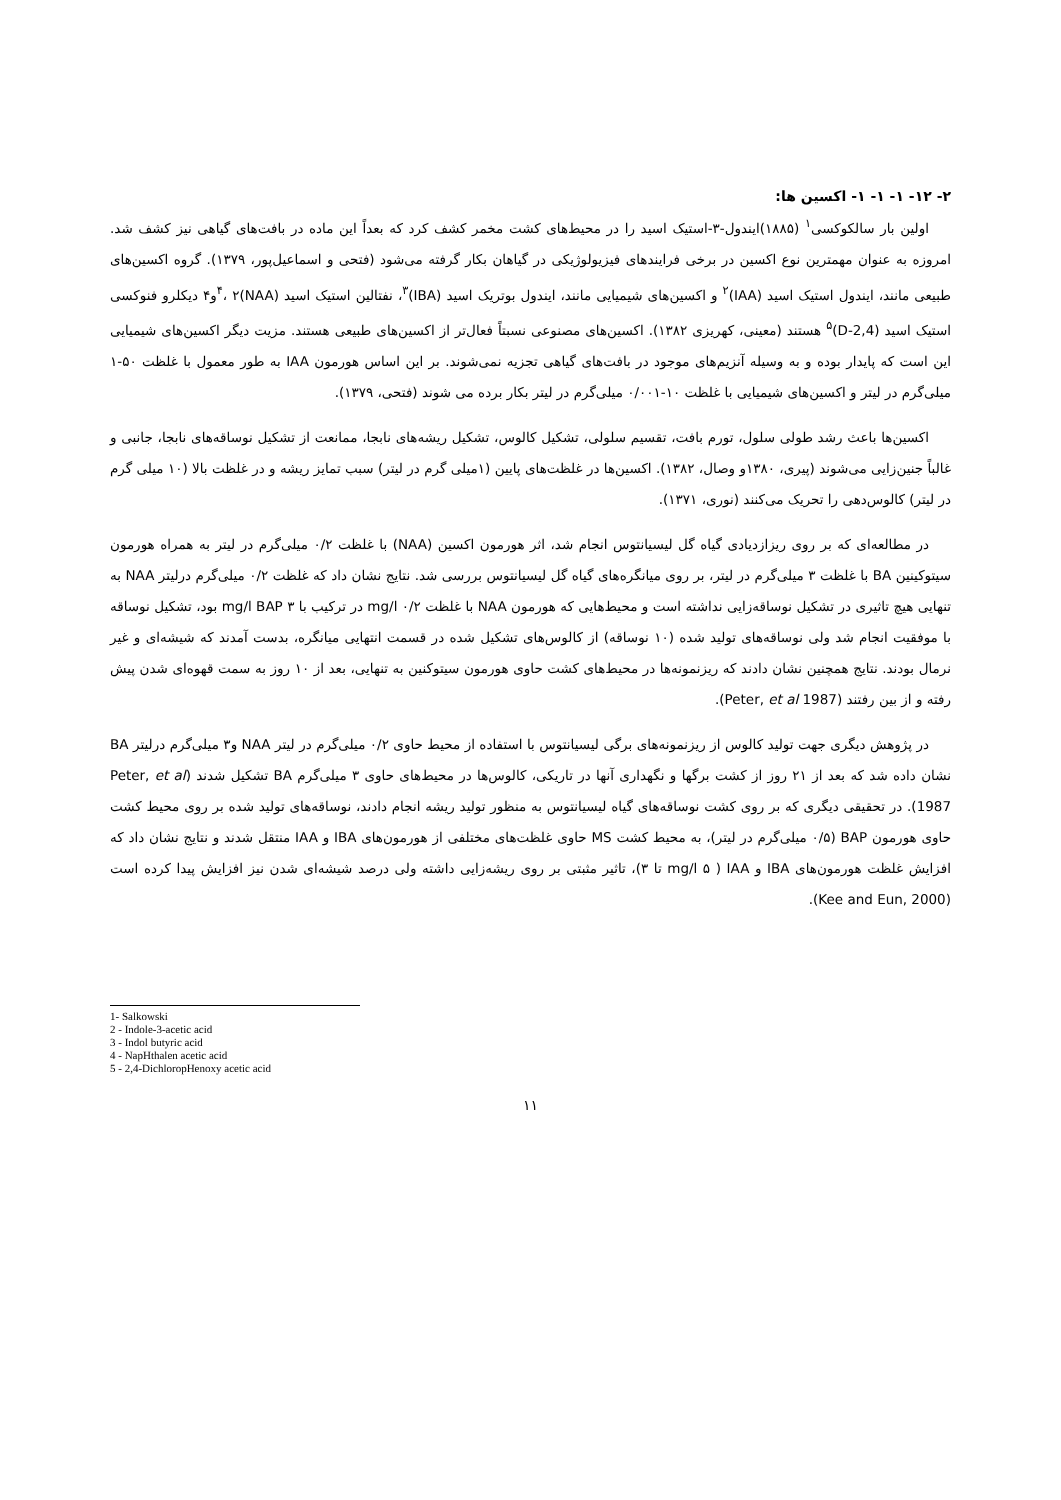۲- ۱۲- ۱- ۱- ۱- اکسین ها:
اولین بار سالکوکسی<sup>۱</sup> (۱۸۸۵)ایندول-۳-استیک اسید را در محیط‌های کشت مخمر کشف کرد که بعداً این ماده در بافت‌های گیاهی نیز کشف شد. امروزه به عنوان مهمترین نوع اکسین در برخی فرایندهای فیزیولوژیکی در گیاهان بکار گرفته می‌شود (فتحی و اسماعیل‌پور، ۱۳۷۹). گروه اکسین‌های طبیعی مانند، ایندول استیک اسید (IAA)<sup>۲</sup> و اکسین‌های شیمیایی مانند، ایندول بوتریک اسید (IBA)<sup>۳</sup>، نفتالین استیک اسید (NAA)<sup>۴</sup>، ۲و۴ دیکلرو فنوکسی استیک اسید (2,4-D)<sup>۵</sup> هستند (معینی، کهریزی ۱۳۸۲). اکسین‌های مصنوعی نسبتاً فعال‌تر از اکسین‌های طبیعی هستند. مزیت دیگر اکسین‌های شیمیایی این است که پایدار بوده و به وسیله آنزیم‌های موجود در بافت‌های گیاهی تجزیه نمی‌شوند. بر این اساس هورمون IAA به طور معمول با غلظت ۵۰-۱ میلی‌گرم در لیتر و اکسین‌های شیمیایی با غلظت ۱۰-۰/۰۰۱ میلی‌گرم در لیتر بکار برده می شوند (فتحی، ۱۳۷۹).
اکسین‌ها باعث رشد طولی سلول، تورم بافت، تقسیم سلولی، تشکیل کالوس، تشکیل ریشه‌های نابجا، ممانعت از تشکیل نوساقه‌های نابجا، جانبی و غالباً جنین‌زایی می‌شوند (پیری، ۱۳۸۰و وصال، ۱۳۸۲). اکسین‌ها در غلظت‌های پایین (۱میلی گرم در لیتر) سبب تمایز ریشه و در غلظت بالا (۱۰ میلی گرم در لیتر) کالوس‌دهی را تحریک می‌کنند (نوری، ۱۳۷۱).
در مطالعه‌ای که بر روی ریزازدیادی گیاه گل لیسیانتوس انجام شد، اثر هورمون اکسین (NAA) با غلظت ۰/۲ میلی‌گرم در لیتر به همراه هورمون سیتوکینین BA با غلظت ۳ میلی‌گرم در لیتر، بر روی میانگره‌های گیاه گل لیسیانتوس بررسی شد. نتایج نشان داد که غلظت ۰/۲ میلی‌گرم درلیتر NAA به تنهایی هیچ تاثیری در تشکیل نوساقه‌زایی نداشته است و محیط‌هایی که هورمون NAA با غلظت mg/l ۰/۲ در ترکیب با mg/l BAP ۳ بود، تشکیل نوساقه با موفقیت انجام شد ولی نوساقه‌های تولید شده (۱۰ نوساقه) از کالوس‌های تشکیل شده در قسمت انتهایی میانگره، بدست آمدند که شیشه‌ای و غیر نرمال بودند. نتایج همچنین نشان دادند که ریزنمونه‌ها در محیط‌های کشت حاوی هورمون سیتوکنین به تنهایی، بعد از ۱۰ روز به سمت قهوه‌ای شدن پیش رفته و از بین رفتند (Peter, et al 1987).
در پژوهش دیگری جهت تولید کالوس از ریزنمونه‌های برگی لیسیانتوس با استفاده از محیط حاوی ۰/۲ میلی‌گرم در لیتر NAA و۳ میلی‌گرم درلیتر BA نشان داده شد که بعد از ۲۱ روز از کشت برگها و نگهداری آنها در تاریکی، کالوس‌ها در محیط‌های حاوی ۳ میلی‌گرم BA تشکیل شدند (Peter, et al 1987). در تحقیقی دیگری که بر روی کشت نوساقه‌های گیاه لیسیانتوس به منظور تولید ریشه انجام دادند، نوساقه‌های تولید شده بر روی محیط کشت حاوی هورمون BAP (۰/۵ میلی‌گرم در لیتر)، به محیط کشت MS حاوی غلظت‌های مختلفی از هورمون‌های IBA و IAA منتقل شدند و نتایج نشان داد که افزایش غلظت هورمون‌های IBA و IAA ( mg/l ۵ تا ۳)، تاثیر مثبتی بر روی ریشه‌زایی داشته ولی درصد شیشه‌ای شدن نیز افزایش پیدا کرده است (Kee and Eun, 2000).
1- Salkowski
2 - Indole-3-acetic acid
3 - Indol butyric acid
4 - NapHthalen acetic acid
5 - 2,4-DichloropHenoxy acetic acid
۱۱